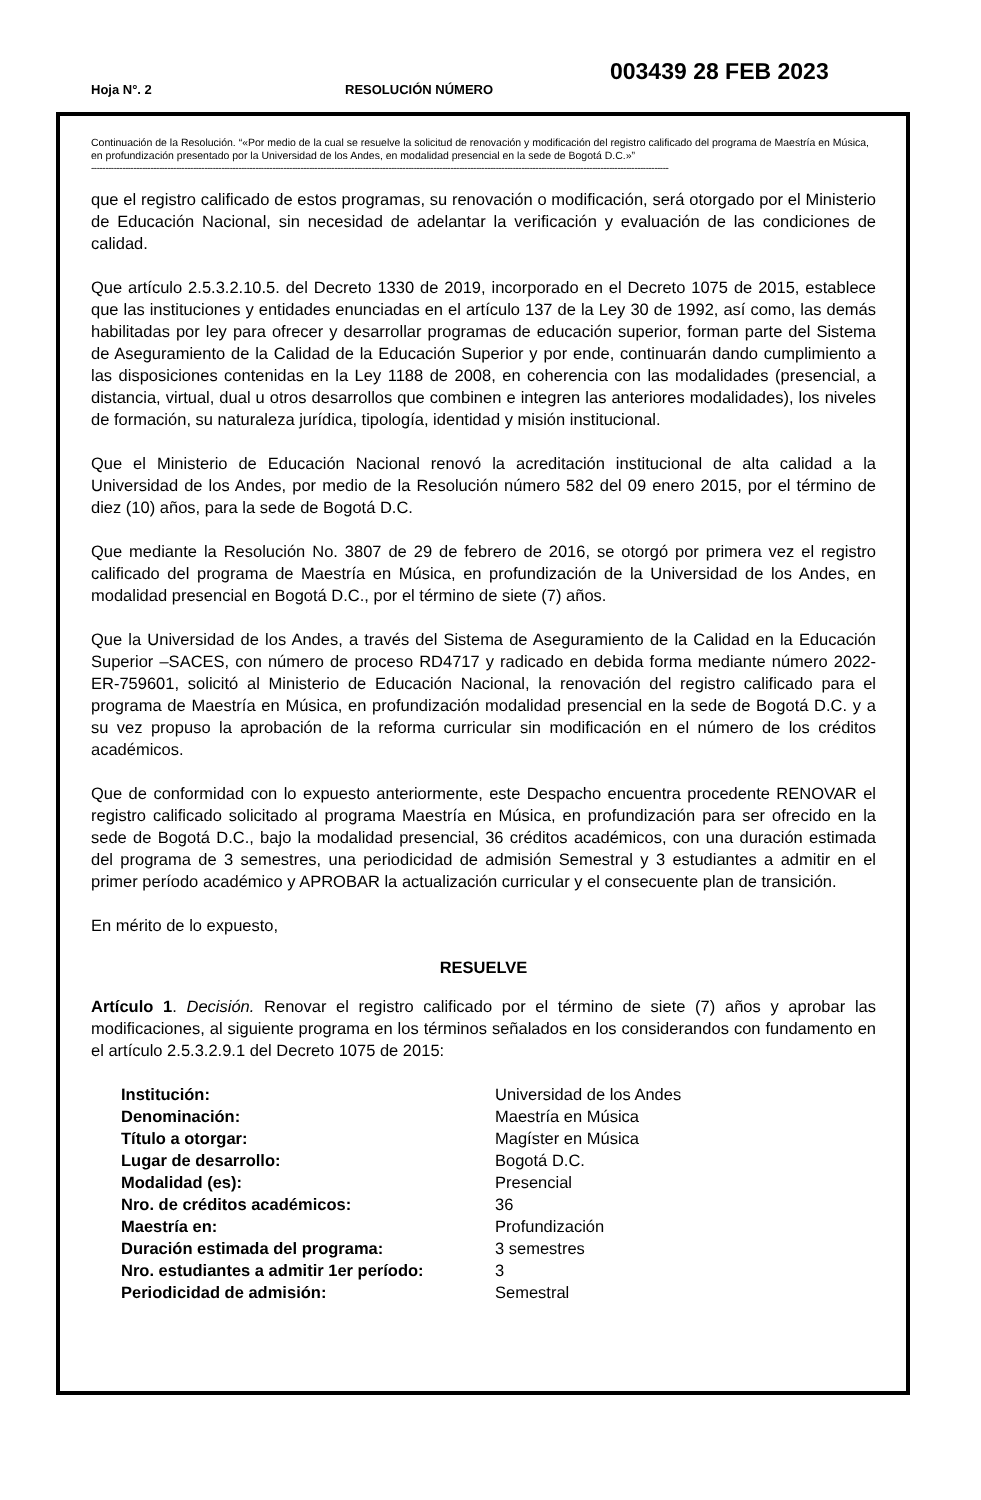Hoja N°. 2 RESOLUCIÓN NÚMERO
003439 28 FEB 2023
Continuación de la Resolución. “«Por medio de la cual se resuelve la solicitud de renovación y modificación del registro calificado del programa de Maestría en Música, en profundización presentado por la Universidad de los Andes, en modalidad presencial en la sede de Bogotá D.C.»”
------------------------------------------------------------------------------------------------------------------------------------------------------------------------------------------------------------
que el registro calificado de estos programas, su renovación o modificación, será otorgado por el Ministerio de Educación Nacional, sin necesidad de adelantar la verificación y evaluación de las condiciones de calidad.
Que artículo 2.5.3.2.10.5. del Decreto 1330 de 2019, incorporado en el Decreto 1075 de 2015, establece que las instituciones y entidades enunciadas en el artículo 137 de la Ley 30 de 1992, así como, las demás habilitadas por ley para ofrecer y desarrollar programas de educación superior, forman parte del Sistema de Aseguramiento de la Calidad de la Educación Superior y por ende, continuarán dando cumplimiento a las disposiciones contenidas en la Ley 1188 de 2008, en coherencia con las modalidades (presencial, a distancia, virtual, dual u otros desarrollos que combinen e integren las anteriores modalidades), los niveles de formación, su naturaleza jurídica, tipología, identidad y misión institucional.
Que el Ministerio de Educación Nacional renovó la acreditación institucional de alta calidad a la Universidad de los Andes, por medio de la Resolución número 582 del 09 enero 2015, por el término de diez (10) años, para la sede de Bogotá D.C.
Que mediante la Resolución No. 3807 de 29 de febrero de 2016, se otorgó por primera vez el registro calificado del programa de Maestría en Música, en profundización de la Universidad de los Andes, en modalidad presencial en Bogotá D.C., por el término de siete (7) años.
Que la Universidad de los Andes, a través del Sistema de Aseguramiento de la Calidad en la Educación Superior –SACES, con número de proceso RD4717 y radicado en debida forma mediante número 2022-ER-759601, solicitó al Ministerio de Educación Nacional, la renovación del registro calificado para el programa de Maestría en Música, en profundización modalidad presencial en la sede de Bogotá D.C. y a su vez propuso la aprobación de la reforma curricular sin modificación en el número de los créditos académicos.
Que de conformidad con lo expuesto anteriormente, este Despacho encuentra procedente RENOVAR el registro calificado solicitado al programa Maestría en Música, en profundización para ser ofrecido en la sede de Bogotá D.C., bajo la modalidad presencial, 36 créditos académicos, con una duración estimada del programa de 3 semestres, una periodicidad de admisión Semestral y 3 estudiantes a admitir en el primer período académico y APROBAR la actualización curricular y el consecuente plan de transición.
En mérito de lo expuesto,
RESUELVE
Artículo 1. Decisión. Renovar el registro calificado por el término de siete (7) años y aprobar las modificaciones, al siguiente programa en los términos señalados en los considerandos con fundamento en el artículo 2.5.3.2.9.1 del Decreto 1075 de 2015:
| Institución: | Universidad de los Andes |
| Denominación: | Maestría en Música |
| Título a otorgar: | Magíster en Música |
| Lugar de desarrollo: | Bogotá D.C. |
| Modalidad (es): | Presencial |
| Nro. de créditos académicos: | 36 |
| Maestría en: | Profundización |
| Duración estimada del programa: | 3 semestres |
| Nro. estudiantes a admitir 1er período: | 3 |
| Periodicidad de admisión: | Semestral |